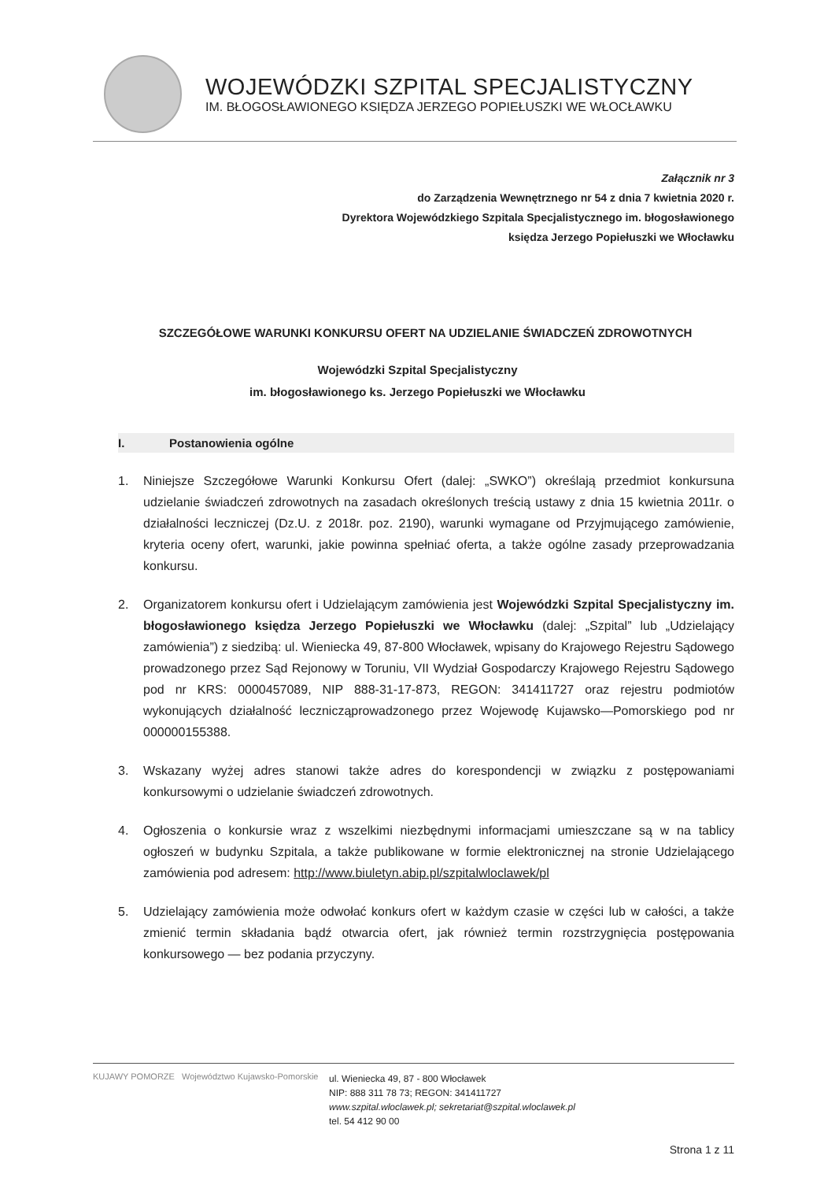WOJEWÓDZKI SZPITAL SPECJALISTYCZNY
IM. BŁOGOSŁAWIONEGO KSIĘDZA JERZEGO POPIEŁUSZKI WE WŁOCŁAWKU
Załącznik nr 3
do Zarządzenia Wewnętrznego nr 54 z dnia 7 kwietnia 2020 r.
Dyrektora Wojewódzkiego Szpitala Specjalistycznego im. błogosławionego
księdza Jerzego Popiełuszki we Włocławku
SZCZEGÓŁOWE WARUNKI KONKURSU OFERT NA UDZIELANIE ŚWIADCZEŃ ZDROWOTNYCH
Wojewódzki Szpital Specjalistyczny
im. błogosławionego ks. Jerzego Popiełuszki we Włocławku
I. Postanowienia ogólne
1. Niniejsze Szczegółowe Warunki Konkursu Ofert (dalej: „SWKO”) określają przedmiot konkursuna udzielanie świadczeń zdrowotnych na zasadach określonych treścią ustawy z dnia 15 kwietnia 2011r. o działalności leczniczej (Dz.U. z 2018r. poz. 2190), warunki wymagane od Przyjmującego zamówienie, kryteria oceny ofert, warunki, jakie powinna spełniać oferta, a także ogólne zasady przeprowadzania konkursu.
2. Organizatorem konkursu ofert i Udzielającym zamówienia jest Wojewódzki Szpital Specjalistyczny im. błogosławionego księdza Jerzego Popiełuszki we Włocławku (dalej: „Szpital” lub „Udzielający zamówienia”) z siedzibą: ul. Wieniecka 49, 87-800 Włocławek, wpisany do Krajowego Rejestru Sądowego prowadzonego przez Sąd Rejonowy w Toruniu, VII Wydział Gospodarczy Krajowego Rejestru Sądowego pod nr KRS: 0000457089, NIP 888-31-17-873, REGON: 341411727 oraz rejestru podmiotów wykonujących działalność leczniczą­prowadzonego przez Wojewodę Kujawsko—Pomorskiego pod nr 000000155388.
3. Wskazany wyżej adres stanowi także adres do korespondencji w związku z postępowaniami konkursowymi o udzielanie świadczeń zdrowotnych.
4. Ogłoszenia o konkursie wraz z wszelkimi niezbędnymi informacjami umieszczane są w na tablicy ogłoszeń w budynku Szpitala, a także publikowane w formie elektronicznej na stronie Udzielającego zamówienia pod adresem: http://www.biuletyn.abip.pl/szpitalwloclawek/pl
5. Udzielający zamówienia może odwołać konkurs ofert w każdym czasie w części lub w całości, a także zmienić termin składania bądź otwarcia ofert, jak również termin rozstrzygnięcia postępowania konkursowego — bez podania przyczyny.
KUJAWY POMORZE Województwo Kujawsko-Pomorskie
ul. Wieniecka 49, 87 - 800 Włocławek
NIP: 888 311 78 73; REGON: 341411727
www.szpital.wloclawek.pl; sekretariat@szpital.wloclawek.pl
tel. 54 412 90 00
Strona 1 z 11